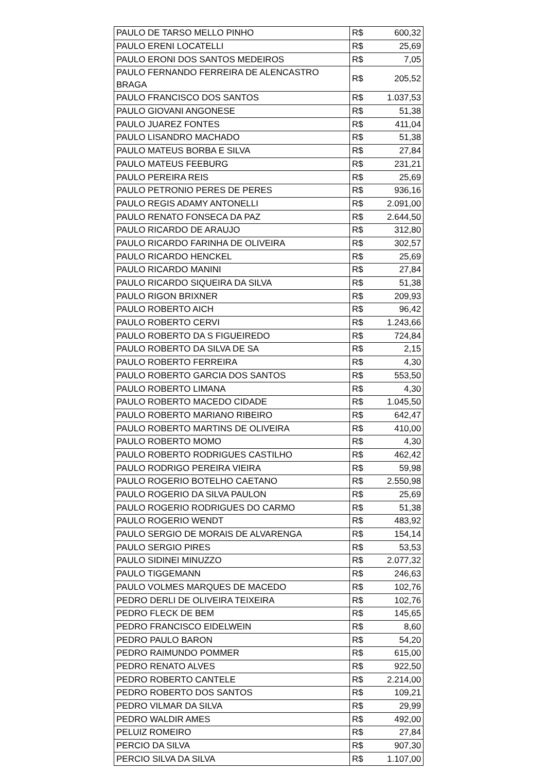| PAULO DE TARSO MELLO PINHO | R$ | 600,32 |
| PAULO ERENI LOCATELLI | R$ | 25,69 |
| PAULO ERONI DOS SANTOS MEDEIROS | R$ | 7,05 |
| PAULO FERNANDO FERREIRA DE ALENCASTRO BRAGA | R$ | 205,52 |
| PAULO FRANCISCO DOS SANTOS | R$ | 1.037,53 |
| PAULO GIOVANI ANGONESE | R$ | 51,38 |
| PAULO JUAREZ FONTES | R$ | 411,04 |
| PAULO LISANDRO MACHADO | R$ | 51,38 |
| PAULO MATEUS BORBA E SILVA | R$ | 27,84 |
| PAULO MATEUS FEEBURG | R$ | 231,21 |
| PAULO PEREIRA REIS | R$ | 25,69 |
| PAULO PETRONIO PERES DE PERES | R$ | 936,16 |
| PAULO REGIS ADAMY ANTONELLI | R$ | 2.091,00 |
| PAULO RENATO FONSECA DA PAZ | R$ | 2.644,50 |
| PAULO RICARDO DE ARAUJO | R$ | 312,80 |
| PAULO RICARDO FARINHA DE OLIVEIRA | R$ | 302,57 |
| PAULO RICARDO HENCKEL | R$ | 25,69 |
| PAULO RICARDO MANINI | R$ | 27,84 |
| PAULO RICARDO SIQUEIRA DA SILVA | R$ | 51,38 |
| PAULO RIGON BRIXNER | R$ | 209,93 |
| PAULO ROBERTO AICH | R$ | 96,42 |
| PAULO ROBERTO CERVI | R$ | 1.243,66 |
| PAULO ROBERTO DA S FIGUEIREDO | R$ | 724,84 |
| PAULO ROBERTO DA SILVA DE SA | R$ | 2,15 |
| PAULO ROBERTO FERREIRA | R$ | 4,30 |
| PAULO ROBERTO GARCIA DOS SANTOS | R$ | 553,50 |
| PAULO ROBERTO LIMANA | R$ | 4,30 |
| PAULO ROBERTO MACEDO CIDADE | R$ | 1.045,50 |
| PAULO ROBERTO MARIANO RIBEIRO | R$ | 642,47 |
| PAULO ROBERTO MARTINS DE OLIVEIRA | R$ | 410,00 |
| PAULO ROBERTO MOMO | R$ | 4,30 |
| PAULO ROBERTO RODRIGUES CASTILHO | R$ | 462,42 |
| PAULO RODRIGO PEREIRA VIEIRA | R$ | 59,98 |
| PAULO ROGERIO BOTELHO CAETANO | R$ | 2.550,98 |
| PAULO ROGERIO DA SILVA PAULON | R$ | 25,69 |
| PAULO ROGERIO RODRIGUES DO CARMO | R$ | 51,38 |
| PAULO ROGERIO WENDT | R$ | 483,92 |
| PAULO SERGIO DE MORAIS DE ALVARENGA | R$ | 154,14 |
| PAULO SERGIO PIRES | R$ | 53,53 |
| PAULO SIDINEI MINUZZO | R$ | 2.077,32 |
| PAULO TIGGEMANN | R$ | 246,63 |
| PAULO VOLMES MARQUES DE MACEDO | R$ | 102,76 |
| PEDRO DERLI DE OLIVEIRA TEIXEIRA | R$ | 102,76 |
| PEDRO FLECK DE BEM | R$ | 145,65 |
| PEDRO FRANCISCO EIDELWEIN | R$ | 8,60 |
| PEDRO PAULO BARON | R$ | 54,20 |
| PEDRO RAIMUNDO POMMER | R$ | 615,00 |
| PEDRO RENATO ALVES | R$ | 922,50 |
| PEDRO ROBERTO CANTELE | R$ | 2.214,00 |
| PEDRO ROBERTO DOS SANTOS | R$ | 109,21 |
| PEDRO VILMAR DA SILVA | R$ | 29,99 |
| PEDRO WALDIR AMES | R$ | 492,00 |
| PELUIZ ROMEIRO | R$ | 27,84 |
| PERCIO DA SILVA | R$ | 907,30 |
| PERCIO SILVA DA SILVA | R$ | 1.107,00 |